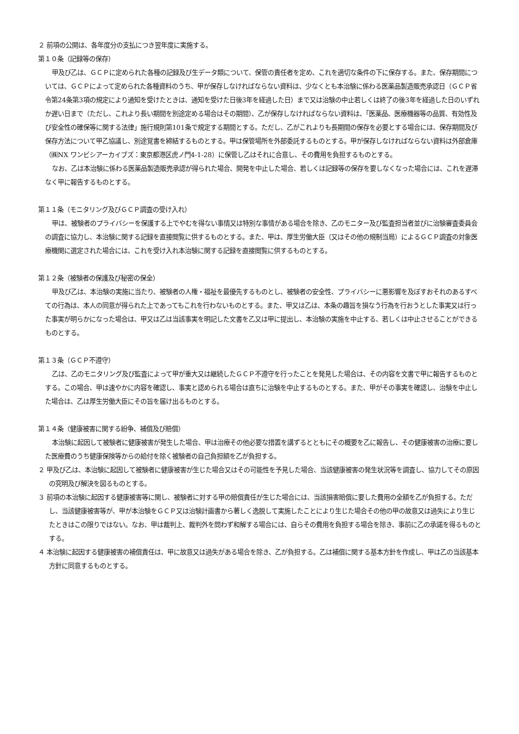２ 前項の公開は、各年度分の支払につき翌年度に実施する。
第１０条（記録等の保存）
甲及び乙は、ＧＣＰに定められた各種の記録及び生データ類について、保管の責任者を定め、これを適切な条件の下に保存する。また、保存期間については、ＧＣＰによって定められた各種資料のうち、甲が保存しなければならない資料は、少なくとも本治験に係わる医薬品製造販売承認日（ＧＣＰ省令第24条第3項の規定により通知を受けたときは、通知を受けた日後3年を経過した日）まで又は治験の中止若しくは終了の後3年を経過した日のいずれか遅い日まで（ただし、これより長い期間を別途定める場合はその期間）、乙が保存しなければならない資料は、「医薬品、医療機器等の品質、有効性及び安全性の確保等に関する法律」施行規則第101条で規定する期間とする。ただし、乙がこれよりも長期間の保存を必要とする場合には、保存期間及び保存方法について甲乙協議し、別途覚書を締結するものとする。甲は保管場所を外部委託するものとする。甲が保存しなければならない資料は外部倉庫（㈱NX ワンビシアーカイブズ：東京都港区虎ノ門4-1-28）に保管し乙はそれに合意し、その費用を負担するものとする。
なお、乙は本治験に係わる医薬品製造販売承認が得られた場合、開発を中止した場合、若しくは記録等の保存を要しなくなった場合には、これを遅滞なく甲に報告するものとする。
第１１条（モニタリング及びＧＣＰ調査の受け入れ）
甲は、被験者のプライバシーを保護する上でやむを得ない事情又は特別な事情がある場合を除き、乙のモニター及び監査担当者並びに治験審査委員会の調査に協力し、本治験に関する記録を直接閲覧に供するものとする。また、甲は、厚生労働大臣（又はその他の規制当局）によるＧＣＰ調査の対象医療機関に選定された場合には、これを受け入れ本治験に関する記録を直接閲覧に供するものとする。
第１２条（被験者の保護及び秘密の保全）
甲及び乙は、本治験の実施に当たり、被験者の人権・福祉を最優先するものとし、被験者の安全性、プライバシーに悪影響を及ぼすおそれのあるすべての行為は、本人の同意が得られた上であってもこれを行わないものとする。また、甲又は乙は、本条の趣旨を損なう行為を行おうとした事実又は行った事実が明らかになった場合は、甲又は乙は当該事実を明記した文書を乙又は甲に提出し、本治験の実施を中止する、若しくは中止させることができるものとする。
第１３条（ＧＣＰ不遵守）
乙は、乙のモニタリング及び監査によって甲が重大又は継続したＧＣＰ不遵守を行ったことを発見した場合は、その内容を文書で甲に報告するものとする。この場合、甲は速やかに内容を確認し、事実と認められる場合は直ちに治験を中止するものとする。また、甲がその事実を確認し、治験を中止した場合は、乙は厚生労働大臣にその旨を届け出るものとする。
第１４条（健康被害に関する紛争、補償及び賠償）
本治験に起因して被験者に健康被害が発生した場合、甲は治療その他必要な措置を講ずるとともにその概要を乙に報告し、その健康被害の治療に要した医療費のうち健康保険等からの給付を除く被験者の自己負担額を乙が負担する。
２ 甲及び乙は、本治験に起因して被験者に健康被害が生じた場合又はその可能性を予見した場合、当該健康被害の発生状況等を調査し、協力してその原因の究明及び解決を図るものとする。
３ 前項の本治験に起因する健康被害等に関し、被験者に対する甲の賠償責任が生じた場合には、当該損害賠償に要した費用の全額を乙が負担する。ただし、当該健康被害等が、甲が本治験をＧＣＰ又は治験計画書から著しく逸脱して実施したことにより生じた場合その他の甲の故意又は過失により生じたときはこの限りではない。なお、甲は裁判上、裁判外を問わず和解する場合には、自らその費用を負担する場合を除き、事前に乙の承諾を得るものとする。
４ 本治験に起因する健康被害の補償責任は、甲に故意又は過失がある場合を除き、乙が負担する。乙は補償に関する基本方針を作成し、甲は乙の当該基本方針に同意するものとする。